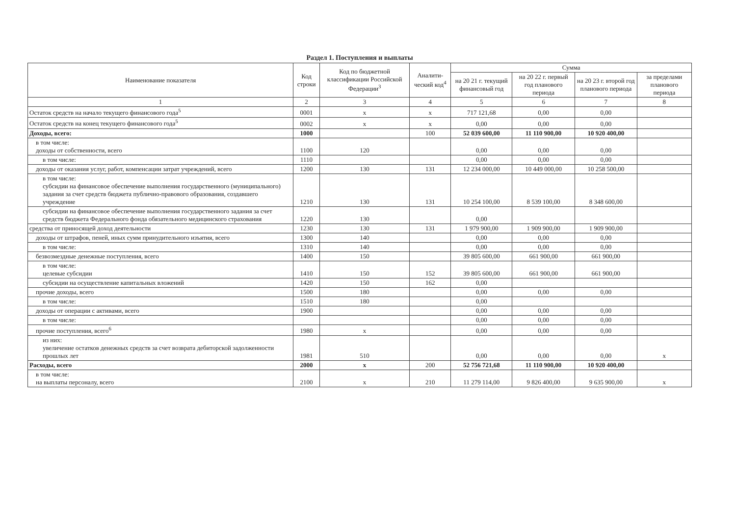Раздел 1. Поступления и выплаты
| Наименование показателя | Код строки | Код по бюджетной классификации Российской Федерации<sup>3</sup> | Аналити-ческий код<sup>4</sup> | Сумма | | | |
| --- | --- | --- | --- | --- | --- | --- | --- |
| | | | | на 20 21 г. текущий финансовый год | на 20 22 г. первый год планового периода | на 20 23 г. второй год планового периода | за пределами планового периода |
| 1 | 2 | 3 | 4 | 5 | 6 | 7 | 8 |
| Остаток средств на начало текущего финансового года<sup>5</sup> | 0001 | x | x | 717 121,68 | 0,00 | 0,00 | |
| Остаток средств на конец текущего финансового года<sup>5</sup> | 0002 | x | x | 0,00 | 0,00 | 0,00 | |
| Доходы, всего: | 1000 | | 100 | 52 039 600,00 | 11 110 900,00 | 10 920 400,00 | |
| в том числе: доходы от собственности, всего | 1100 | 120 | | 0,00 | 0,00 | 0,00 | |
| в том числе: | 1110 | | | 0,00 | 0,00 | 0,00 | |
| доходы от оказания услуг, работ, компенсации затрат учреждений, всего | 1200 | 130 | 131 | 12 234 000,00 | 10 449 000,00 | 10 258 500,00 | |
| в том числе: субсидии на финансовое обеспечение выполнения государственного (муниципального) задания за счет средств бюджета публично-правового образования, создавшего учреждение | 1210 | 130 | 131 | 10 254 100,00 | 8 539 100,00 | 8 348 600,00 | |
| субсидии на финансовое обеспечение выполнения государственного задания за счет средств бюджета Федерального фонда обязательного медицинского страхования | 1220 | 130 | | 0,00 | | | |
| средства от приносящей доход деятельности | 1230 | 130 | 131 | 1 979 900,00 | 1 909 900,00 | 1 909 900,00 | |
| доходы от штрафов, пеней, иных сумм принудительного изъятия, всего | 1300 | 140 | | 0,00 | 0,00 | 0,00 | |
| в том числе: | 1310 | 140 | | 0,00 | 0,00 | 0,00 | |
| безвозмездные денежные поступления, всего | 1400 | 150 | | 39 805 600,00 | 661 900,00 | 661 900,00 | |
| в том числе: целевые субсидии | 1410 | 150 | 152 | 39 805 600,00 | 661 900,00 | 661 900,00 | |
| субсидии на осуществление капитальных вложений | 1420 | 150 | 162 | 0,00 | | | |
| прочие доходы, всего | 1500 | 180 | | 0,00 | 0,00 | 0,00 | |
| в том числе: | 1510 | 180 | | 0,00 | | | |
| доходы от операции с активами, всего | 1900 | | | 0,00 | 0,00 | 0,00 | |
| в том числе: | | | | 0,00 | 0,00 | 0,00 | |
| прочие поступления, всего<sup>6</sup> | 1980 | x | | 0,00 | 0,00 | 0,00 | |
| из них: увеличение остатков денежных средств за счет возврата дебиторской задолженности прошлых лет | 1981 | 510 | | 0,00 | 0,00 | 0,00 | x |
| Расходы, всего | 2000 | x | 200 | 52 756 721,68 | 11 110 900,00 | 10 920 400,00 | |
| в том числе: на выплаты персоналу, всего | 2100 | x | 210 | 11 279 114,00 | 9 826 400,00 | 9 635 900,00 | x |